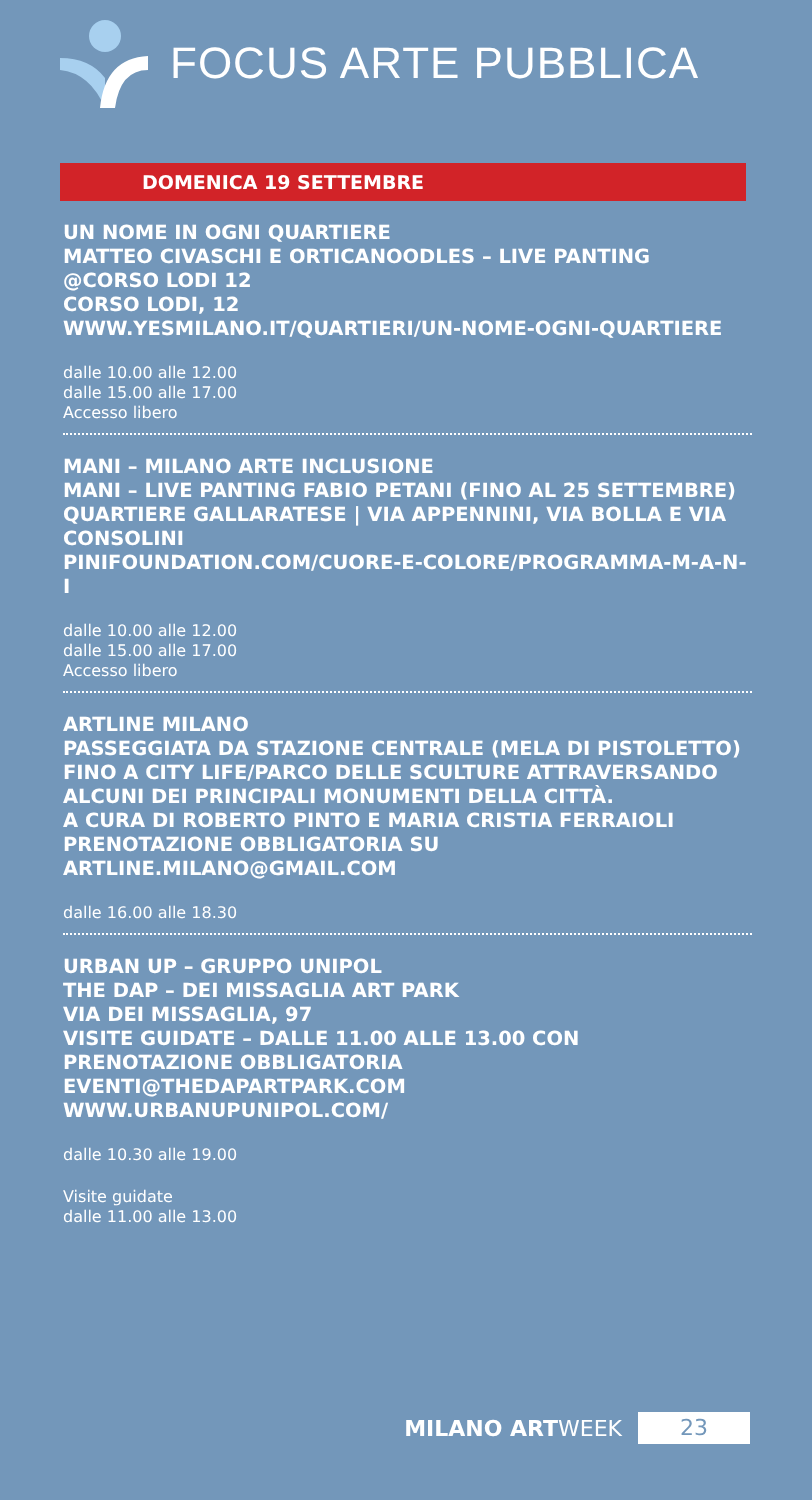FOCUS ARTE PUBBLICA
DOMENICA 19 SETTEMBRE
UN NOME IN OGNI QUARTIERE
MATTEO CIVASCHI E ORTICANOODLES – LIVE PANTING @CORSO LODI 12
CORSO LODI, 12
WWW.YESMILANO.IT/QUARTIERI/UN-NOME-OGNI-QUARTIERE
dalle 10.00 alle 12.00
dalle 15.00 alle 17.00
Accesso libero
MANI – MILANO ARTE INCLUSIONE
MANI – LIVE PANTING FABIO PETANI (FINO AL 25 SETTEMBRE)
QUARTIERE GALLARATESE | VIA APPENNINI, VIA BOLLA E VIA CONSOLINI
PINIFOUNDATION.COM/CUORE-E-COLORE/PROGRAMMA-M-A-N-I
dalle 10.00 alle 12.00
dalle 15.00 alle 17.00
Accesso libero
ARTLINE MILANO
PASSEGGIATA DA STAZIONE CENTRALE (MELA DI PISTOLETTO) FINO A CITY LIFE/PARCO DELLE SCULTURE ATTRAVERSANDO ALCUNI DEI PRINCIPALI MONUMENTI DELLA CITTÀ.
A CURA DI ROBERTO PINTO E MARIA CRISTIA FERRAIOLI
PRENOTAZIONE OBBLIGATORIA SU ARTLINE.MILANO@GMAIL.COM
dalle 16.00 alle 18.30
URBAN UP – GRUPPO UNIPOL
THE DAP – DEI MISSAGLIA ART PARK
VIA DEI MISSAGLIA, 97
VISITE GUIDATE – DALLE 11.00 ALLE 13.00 CON PRENOTAZIONE OBBLIGATORIA EVENTI@THEDAPARTPARK.COM
WWW.URBANUPUNIPOL.COM/
dalle 10.30 alle 19.00
Visite guidate
dalle 11.00 alle 13.00
MILANO ARTWEEK 23